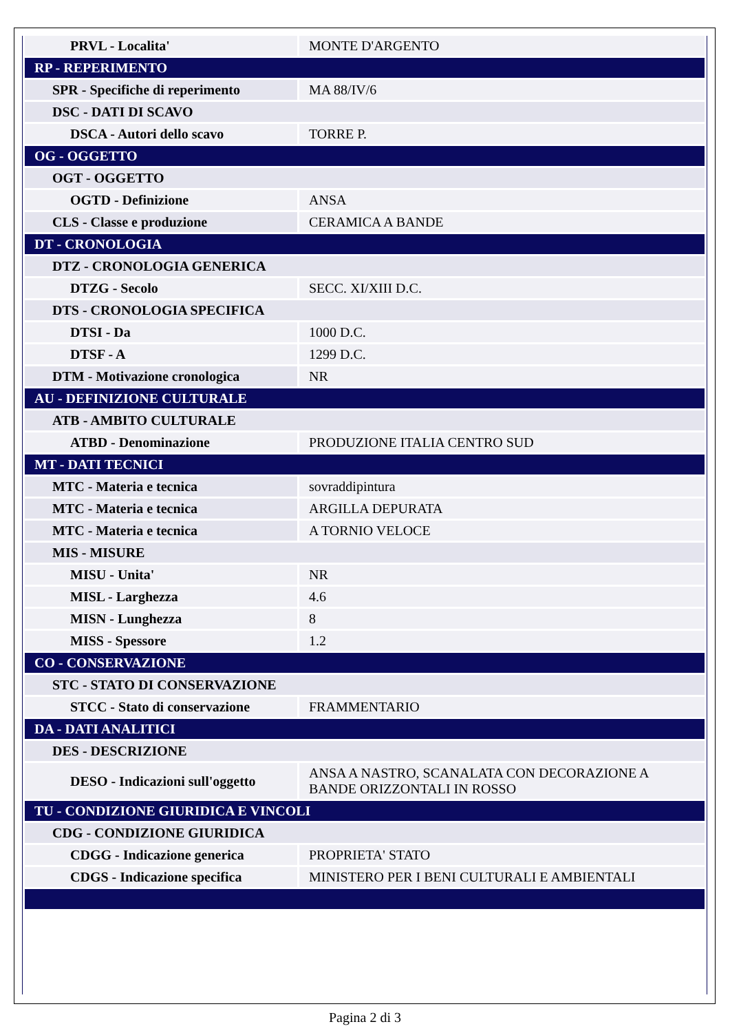| PRVL - Localita' | MONTE D'ARGENTO |
| RP - REPERIMENTO | |
| SPR - Specifiche di reperimento | MA 88/IV/6 |
| DSC - DATI DI SCAVO | |
| DSCA - Autori dello scavo | TORRE P. |
| OG - OGGETTO | |
| OGT - OGGETTO | |
| OGTD - Definizione | ANSA |
| CLS - Classe e produzione | CERAMICA A BANDE |
| DT - CRONOLOGIA | |
| DTZ - CRONOLOGIA GENERICA | |
| DTZG - Secolo | SECC. XI/XIII D.C. |
| DTS - CRONOLOGIA SPECIFICA | |
| DTSI - Da | 1000 D.C. |
| DTSF - A | 1299 D.C. |
| DTM - Motivazione cronologica | NR |
| AU - DEFINIZIONE CULTURALE | |
| ATB - AMBITO CULTURALE | |
| ATBD - Denominazione | PRODUZIONE ITALIA CENTRO SUD |
| MT - DATI TECNICI | |
| MTC - Materia e tecnica | sovraddipintura |
| MTC - Materia e tecnica | ARGILLA DEPURATA |
| MTC - Materia e tecnica | A TORNIO VELOCE |
| MIS - MISURE | |
| MISU - Unita' | NR |
| MISL - Larghezza | 4.6 |
| MISN - Lunghezza | 8 |
| MISS - Spessore | 1.2 |
| CO - CONSERVAZIONE | |
| STC - STATO DI CONSERVAZIONE | |
| STCC - Stato di conservazione | FRAMMENTARIO |
| DA - DATI ANALITICI | |
| DES - DESCRIZIONE | |
| DESO - Indicazioni sull'oggetto | ANSA A NASTRO, SCANALATA CON DECORAZIONE A BANDE ORIZZONTALI IN ROSSO |
| TU - CONDIZIONE GIURIDICA E VINCOLI | |
| CDG - CONDIZIONE GIURIDICA | |
| CDGG - Indicazione generica | PROPRIETA' STATO |
| CDGS - Indicazione specifica | MINISTERO PER I BENI CULTURALI E AMBIENTALI |
Pagina 2 di 3